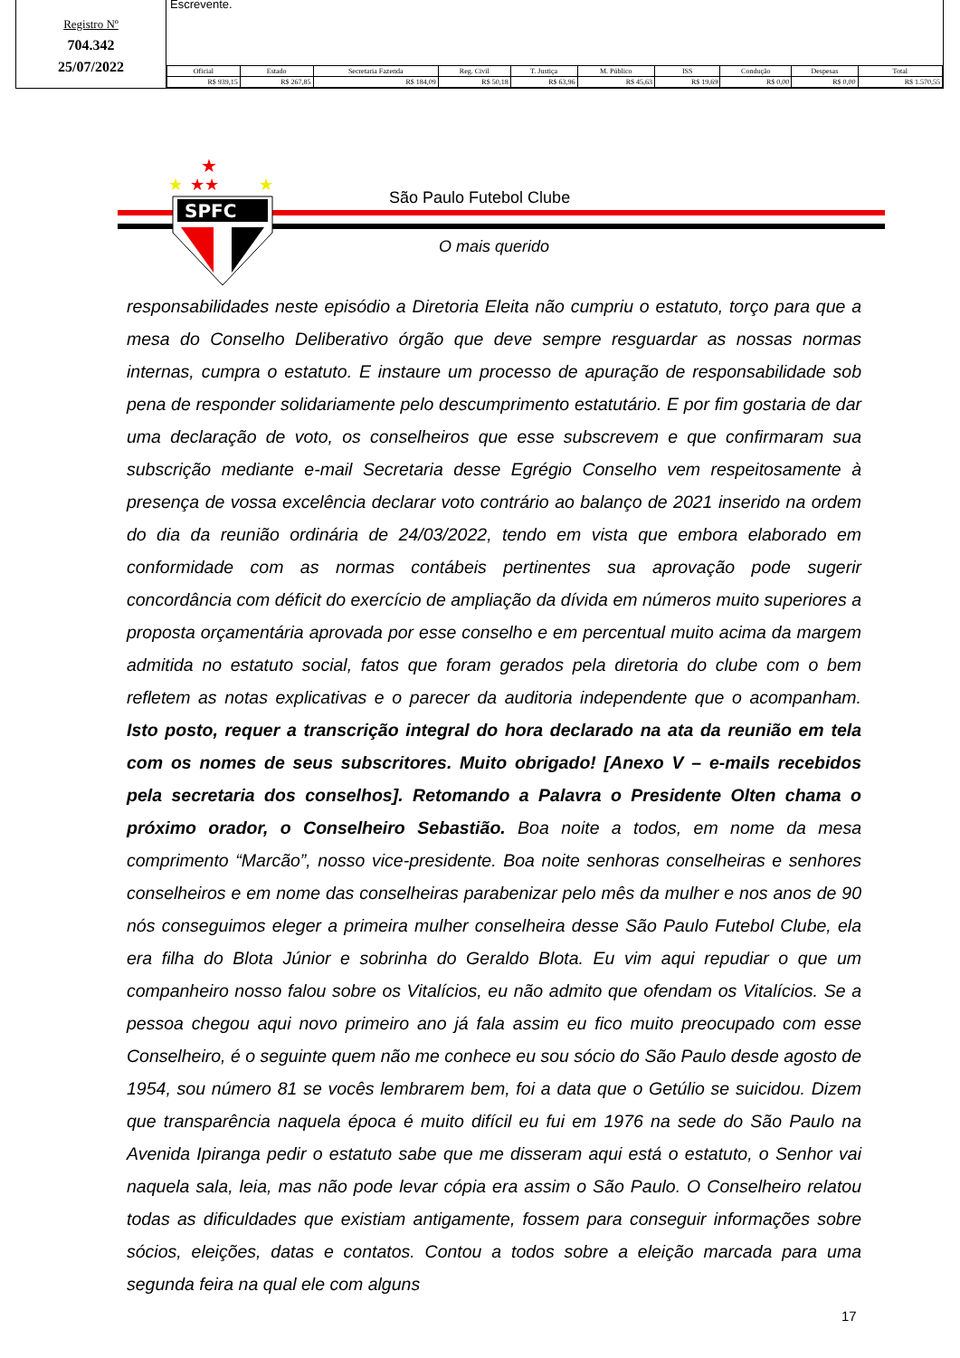Registro Nº
704.342
25/07/2022
Escrevente.
| Oficial | Estado | Secretaria Fazenda | Reg. Civil | T. Justiça | M. Público | ISS | Condução | Despesas | Total |
| --- | --- | --- | --- | --- | --- | --- | --- | --- | --- |
| R$ 939,15 | R$ 267,85 | R$ 184,09 | R$ 50,18 | R$ 63,96 | R$ 45,63 | R$ 19,69 | R$ 0,00 | R$ 0,00 | R$ 1.570,55 |
★
★
★★
★
SPFC
São Paulo Futebol Clube
O mais querido
responsabilidades neste episódio a Diretoria Eleita não cumpriu o estatuto, torço para que a mesa do Conselho Deliberativo órgão que deve sempre resguardar as nossas normas internas, cumpra o estatuto. E instaure um processo de apuração de responsabilidade sob pena de responder solidariamente pelo descumprimento estatutário. E por fim gostaria de dar uma declaração de voto, os conselheiros que esse subscrevem e que confirmaram sua subscrição mediante e-mail Secretaria desse Egrégio Conselho vem respeitosamente à presença de vossa excelência declarar voto contrário ao balanço de 2021 inserido na ordem do dia da reunião ordinária de 24/03/2022, tendo em vista que embora elaborado em conformidade com as normas contábeis pertinentes sua aprovação pode sugerir concordância com déficit do exercício de ampliação da dívida em números muito superiores a proposta orçamentária aprovada por esse conselho e em percentual muito acima da margem admitida no estatuto social, fatos que foram gerados pela diretoria do clube com o bem refletem as notas explicativas e o parecer da auditoria independente que o acompanham. Isto posto, requer a transcrição integral do hora declarado na ata da reunião em tela com os nomes de seus subscritores. Muito obrigado! [Anexo V – e-mails recebidos pela secretaria dos conselhos]. Retomando a Palavra o Presidente Olten chama o próximo orador, o Conselheiro Sebastião. Boa noite a todos, em nome da mesa comprimento “Marcão”, nosso vice-presidente. Boa noite senhoras conselheiras e senhores conselheiros e em nome das conselheiras parabenizar pelo mês da mulher e nos anos de 90 nós conseguimos eleger a primeira mulher conselheira desse São Paulo Futebol Clube, ela era filha do Blota Júnior e sobrinha do Geraldo Blota. Eu vim aqui repudiar o que um companheiro nosso falou sobre os Vitalícios, eu não admito que ofendam os Vitalícios. Se a pessoa chegou aqui novo primeiro ano já fala assim eu fico muito preocupado com esse Conselheiro, é o seguinte quem não me conhece eu sou sócio do São Paulo desde agosto de 1954, sou número 81 se vocês lembrarem bem, foi a data que o Getúlio se suicidou. Dizem que transparência naquela época é muito difícil eu fui em 1976 na sede do São Paulo na Avenida Ipiranga pedir o estatuto sabe que me disseram aqui está o estatuto, o Senhor vai naquela sala, leia, mas não pode levar cópia era assim o São Paulo. O Conselheiro relatou todas as dificuldades que existiam antigamente, fossem para conseguir informações sobre sócios, eleições, datas e contatos. Contou a todos sobre a eleição marcada para uma segunda feira na qual ele com alguns
17